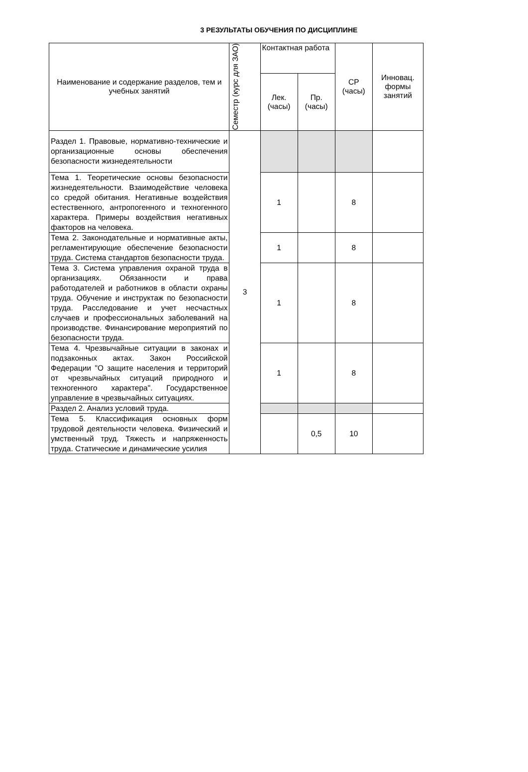3 РЕЗУЛЬТАТЫ ОБУЧЕНИЯ ПО ДИСЦИПЛИНЕ
| Наименование и содержание разделов, тем и учебных занятий | Семестр (курс для ЗАО) | Контактная работа | | СР (часы) | Инновац. формы занятий |
| --- | --- | --- | --- | --- | --- |
| | | Лек. (часы) | Пр. (часы) | | |
| Раздел 1. Правовые, нормативно-технические и организационные основы обеспечения безопасности жизнедеятельности | 3 | | | | |
| Тема 1. Теоретические основы безопасности жизнедеятельности. Взаимодействие человека со средой обитания. Негативные воздействия естественного, антропогенного и техногенного характера. Примеры воздействия негативных факторов на человека. | | 1 | | 8 | |
| Тема 2. Законодательные и нормативные акты, регламентирующие обеспечение безопасности труда. Система стандартов безопасности труда. | | 1 | | 8 | |
| Тема 3. Система управления охраной труда в организациях. Обязанности и права работодателей и работников в области охраны труда. Обучение и инструктаж по безопасности труда. Расследование и учет несчастных случаев и профессиональных заболеваний на производстве. Финансирование мероприятий по безопасности труда. | | 1 | | 8 | |
| Тема 4. Чрезвычайные ситуации в законах и подзаконных актах. Закон Российской Федерации "О защите населения и территорий от чрезвычайных ситуаций природного и техногенного характера". Государственное управление в чрезвычайных ситуациях. | | 1 | | 8 | |
| Раздел 2. Анализ условий труда. | | | | | |
| Тема 5. Классификация основных форм трудовой деятельности человека. Физический и умственный труд. Тяжесть и напряженность труда. Статические и динамические усилия | | | 0,5 | 10 | |